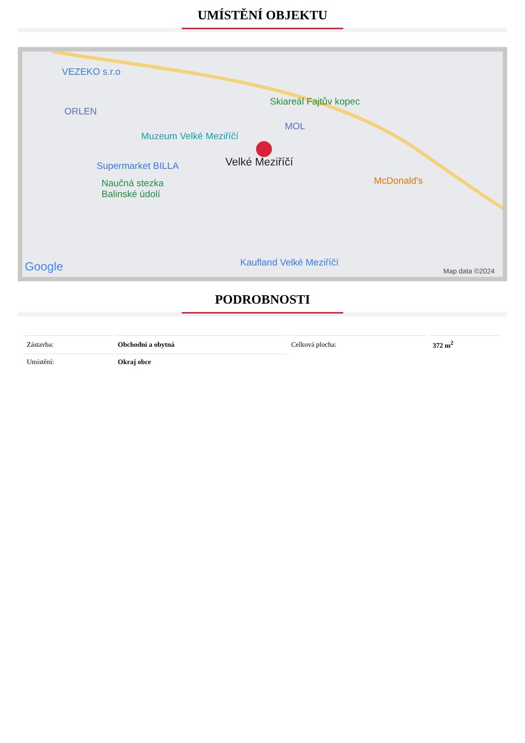UMÍSTĚNÍ OBJEKTU
VEZEKO s.r.o
ORLEN
Skiareál Fajtův kopec
MOL
Muzeum Velké Meziříčí
Supermarket BILLA Velké Meziříčí
Naučná stezka
Balinské údolí
McDonald's
Kaufland Velké Meziříčí Google Map data ©2024
PODROBNOSTI
| Zástavba: | Obchodní a obytná | Celková plocha: | 372 m<sup>2</sup> |
| Umístění: | Okraj obce | | |